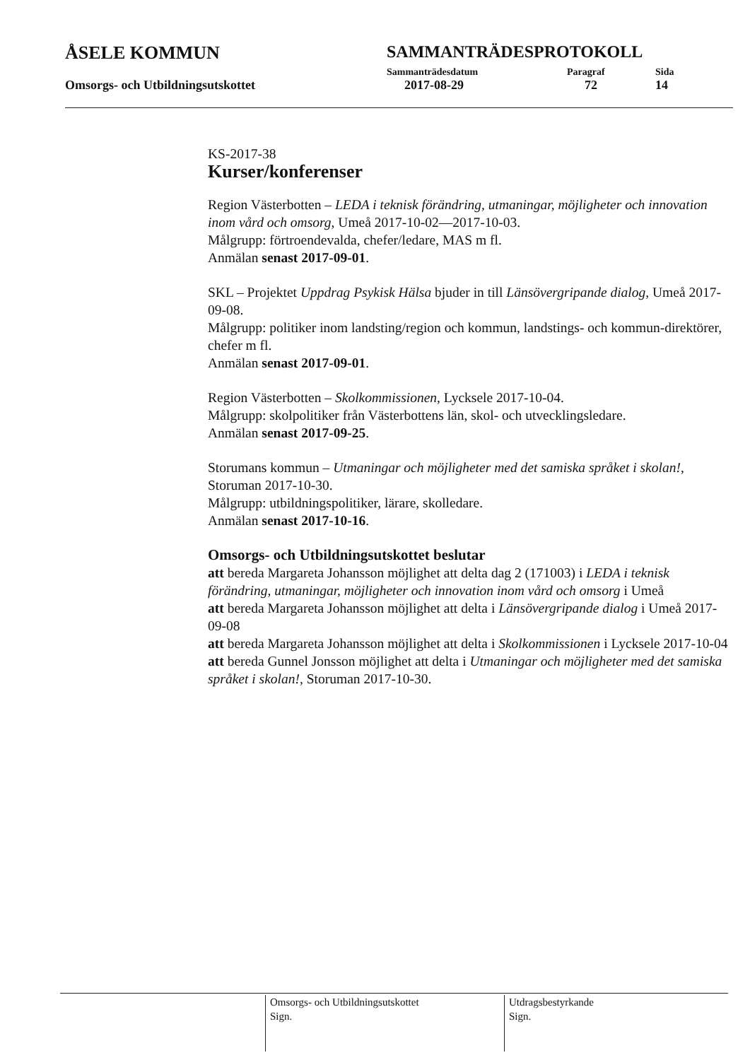ÅSELE KOMMUN SAMMANTRÄDESPROTOKOLL
Sammanträdesdatum Paragraf Sida
Omsorgs- och Utbildningsutskottet 2017-08-29 72 14
KS-2017-38
Kurser/konferenser
Region Västerbotten – LEDA i teknisk förändring, utmaningar, möjligheter och innovation inom vård och omsorg, Umeå 2017-10-02—2017-10-03.
Målgrupp: förtroendevalda, chefer/ledare, MAS m fl.
Anmälan senast 2017-09-01.
SKL – Projektet Uppdrag Psykisk Hälsa bjuder in till Länsövergripande dialog, Umeå 2017-09-08.
Målgrupp: politiker inom landsting/region och kommun, landstings- och kommun-direktörer, chefer m fl.
Anmälan senast 2017-09-01.
Region Västerbotten – Skolkommissionen, Lycksele 2017-10-04.
Målgrupp: skolpolitiker från Västerbottens län, skol- och utvecklingsledare.
Anmälan senast 2017-09-25.
Storumans kommun – Utmaningar och möjligheter med det samiska språket i skolan!, Storuman 2017-10-30.
Målgrupp: utbildningspolitiker, lärare, skolledare.
Anmälan senast 2017-10-16.
Omsorgs- och Utbildningsutskottet beslutar
att bereda Margareta Johansson möjlighet att delta dag 2 (171003) i LEDA i teknisk förändring, utmaningar, möjligheter och innovation inom vård och omsorg i Umeå
att bereda Margareta Johansson möjlighet att delta i Länsövergripande dialog i Umeå 2017-09-08
att bereda Margareta Johansson möjlighet att delta i Skolkommissionen i Lycksele 2017-10-04
att bereda Gunnel Jonsson möjlighet att delta i Utmaningar och möjligheter med det samiska språket i skolan!, Storuman 2017-10-30.
Omsorgs- och Utbildningsutskottet
Sign.
Utdragsbestyrkande
Sign.